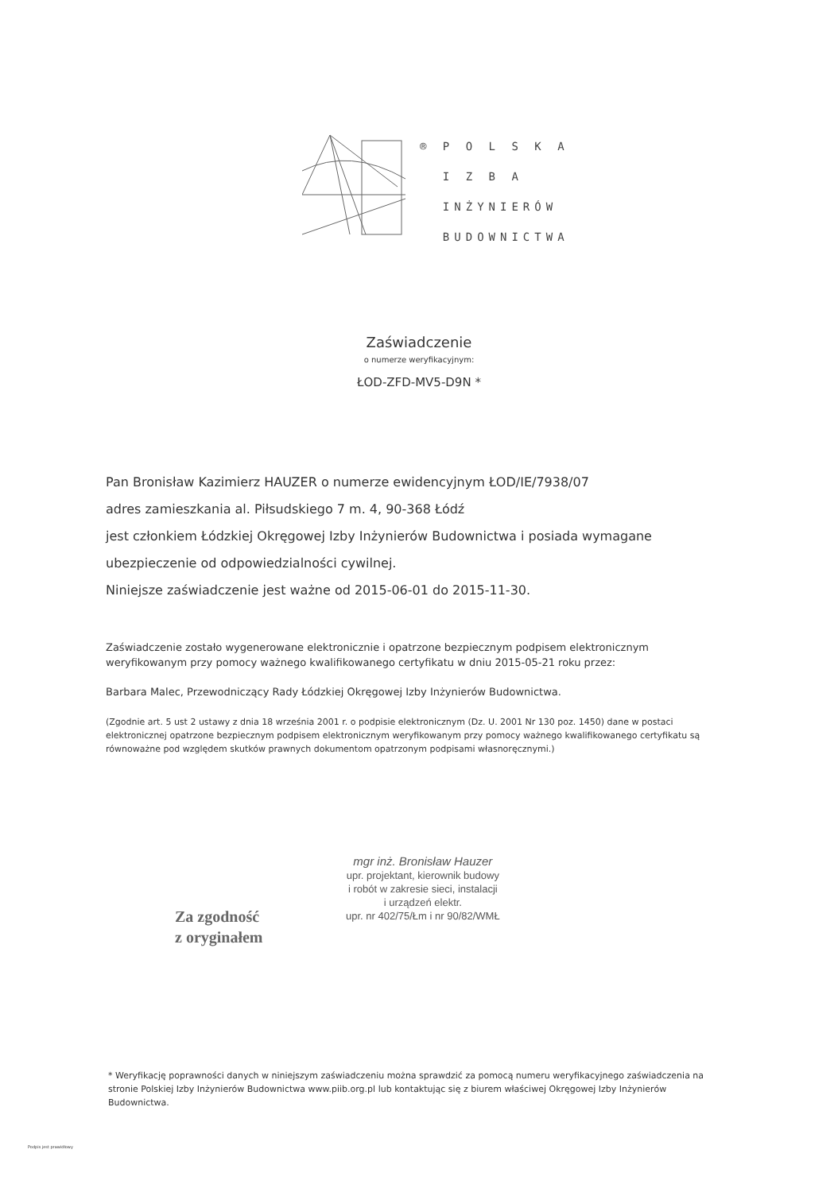® P O L S K A
I Z B A
INŻYNIERÓW
BUDOWNICTWA
Zaświadczenie
o numerze weryfikacyjnym:
ŁOD-ZFD-MV5-D9N *
Pan Bronisław Kazimierz HAUZER o numerze ewidencyjnym ŁOD/IE/7938/07
adres zamieszkania al. Piłsudskiego 7 m. 4, 90-368 Łódź
jest członkiem Łódzkiej Okręgowej Izby Inżynierów Budownictwa i posiada wymagane ubezpieczenie od odpowiedzialności cywilnej.
Niniejsze zaświadczenie jest ważne od 2015-06-01 do 2015-11-30.
Zaświadczenie zostało wygenerowane elektronicznie i opatrzone bezpiecznym podpisem elektronicznym weryfikowanym przy pomocy ważnego kwalifikowanego certyfikatu w dniu 2015-05-21 roku przez:
Barbara Malec, Przewodniczący Rady Łódzkiej Okręgowej Izby Inżynierów Budownictwa.
(Zgodnie art. 5 ust 2 ustawy z dnia 18 września 2001 r. o podpisie elektronicznym (Dz. U. 2001 Nr 130 poz. 1450) dane w postaci elektronicznej opatrzone bezpiecznym podpisem elektronicznym weryfikowanym przy pomocy ważnego kwalifikowanego certyfikatu są równoważne pod względem skutków prawnych dokumentom opatrzonym podpisami własnoręcznymi.)
Za zgodność
z oryginałem
mgr inż. Bronisław Hauzer
upr. projektant, kierownik budowy
i robót w zakresie sieci, instalacji
i urządzeń elektr.
upr. nr 402/75/Łm i nr 90/82/WMŁ
* Weryfikację poprawności danych w niniejszym zaświadczeniu można sprawdzić za pomocą numeru weryfikacyjnego zaświadczenia na stronie Polskiej Izby Inżynierów Budownictwa www.piib.org.pl lub kontaktując się z biurem właściwej Okręgowej Izby Inżynierów Budownictwa.
Podpis jest prawidłowy